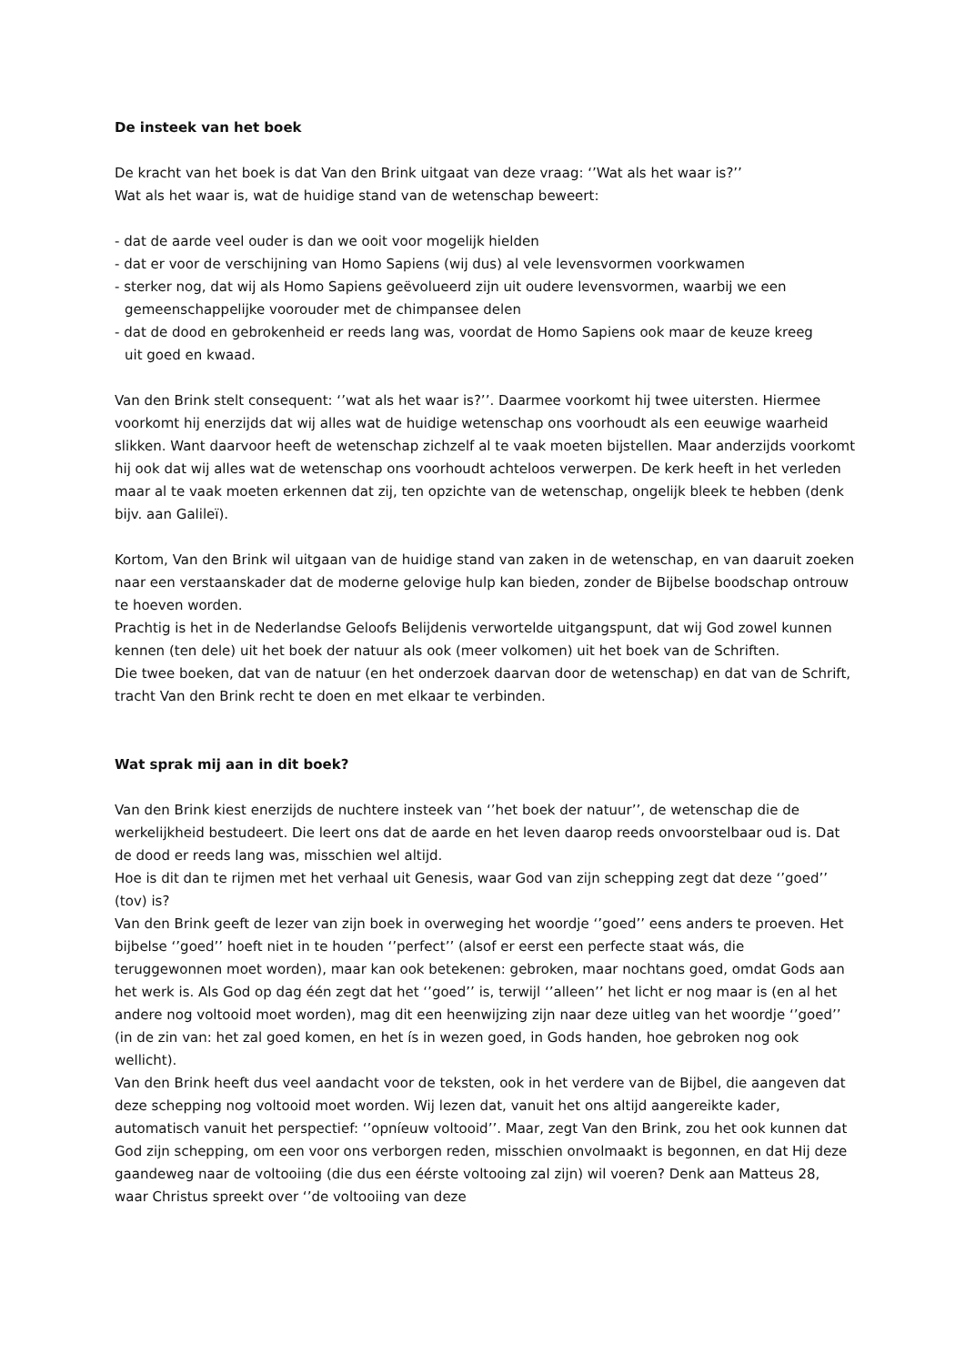De insteek van het boek
De kracht van het boek is dat Van den Brink uitgaat van deze vraag: ‘’Wat als het waar is?’’
Wat als het waar is, wat de huidige stand van de wetenschap beweert:
- dat de aarde veel ouder is dan we ooit voor mogelijk hielden
- dat er voor de verschijning van Homo Sapiens (wij dus) al vele levensvormen voorkwamen
- sterker nog, dat wij als Homo Sapiens geëvolueerd zijn uit oudere levensvormen, waarbij we een
gemeenschappelijke voorouder met de chimpansee delen
- dat de dood en gebrokenheid er reeds lang was, voordat de Homo Sapiens ook maar de keuze kreeg
uit goed en kwaad.
Van den Brink stelt consequent: ‘’wat als het waar is?’’. Daarmee voorkomt hij twee uitersten. Hiermee voorkomt hij enerzijds dat wij alles wat de huidige wetenschap ons voorhoudt als een eeuwige waarheid slikken. Want daarvoor heeft de wetenschap zichzelf al te vaak moeten bijstellen. Maar anderzijds voorkomt hij ook dat wij alles wat de wetenschap ons voorhoudt achteloos verwerpen. De kerk heeft in het verleden maar al te vaak moeten erkennen dat zij, ten opzichte van de wetenschap, ongelijk bleek te hebben (denk bijv. aan Galileï).
Kortom, Van den Brink wil uitgaan van de huidige stand van zaken in de wetenschap, en van daaruit zoeken naar een verstaanskader dat de moderne gelovige hulp kan bieden, zonder de Bijbelse boodschap ontrouw te hoeven worden.
Prachtig is het in de Nederlandse Geloofs Belijdenis verwortelde uitgangspunt, dat wij God zowel kunnen kennen (ten dele) uit het boek der natuur als ook (meer volkomen) uit het boek van de Schriften.
Die twee boeken, dat van de natuur (en het onderzoek daarvan door de wetenschap) en dat van de Schrift, tracht Van den Brink recht te doen en met elkaar te verbinden.
Wat sprak mij aan in dit boek?
Van den Brink kiest enerzijds de nuchtere insteek van ‘’het boek der natuur’’, de wetenschap die de werkelijkheid bestudeert. Die leert ons dat de aarde en het leven daarop reeds onvoorstelbaar oud is. Dat de dood er reeds lang was, misschien wel altijd.
Hoe is dit dan te rijmen met het verhaal uit Genesis, waar God van zijn schepping zegt dat deze ‘’goed’’ (tov) is?
Van den Brink geeft de lezer van zijn boek in overweging het woordje ‘’goed’’ eens anders te proeven. Het bijbelse ‘’goed’’ hoeft niet in te houden ‘’perfect’’ (alsof er eerst een perfecte staat wás, die teruggewonnen moet worden), maar kan ook betekenen: gebroken, maar nochtans goed, omdat Gods aan het werk is. Als God op dag één zegt dat het ‘’goed’’ is, terwijl ‘’alleen’’ het licht er nog maar is (en al het andere nog voltooid moet worden), mag dit een heenwijzing zijn naar deze uitleg van het woordje ‘’goed’’ (in de zin van: het zal goed komen, en het ís in wezen goed, in Gods handen, hoe gebroken nog ook wellicht).
Van den Brink heeft dus veel aandacht voor de teksten, ook in het verdere van de Bijbel, die aangeven dat deze schepping nog voltooid moet worden. Wij lezen dat, vanuit het ons altijd aangereikte kader, automatisch vanuit het perspectief: ‘’opníeuw voltooid’’. Maar, zegt Van den Brink, zou het ook kunnen dat God zijn schepping, om een voor ons verborgen reden, misschien onvolmaakt is begonnen, en dat Hij deze gaandeweg naar de voltooiing (die dus een éérste voltooing zal zijn) wil voeren? Denk aan Matteus 28, waar Christus spreekt over ‘’de voltooiing van deze